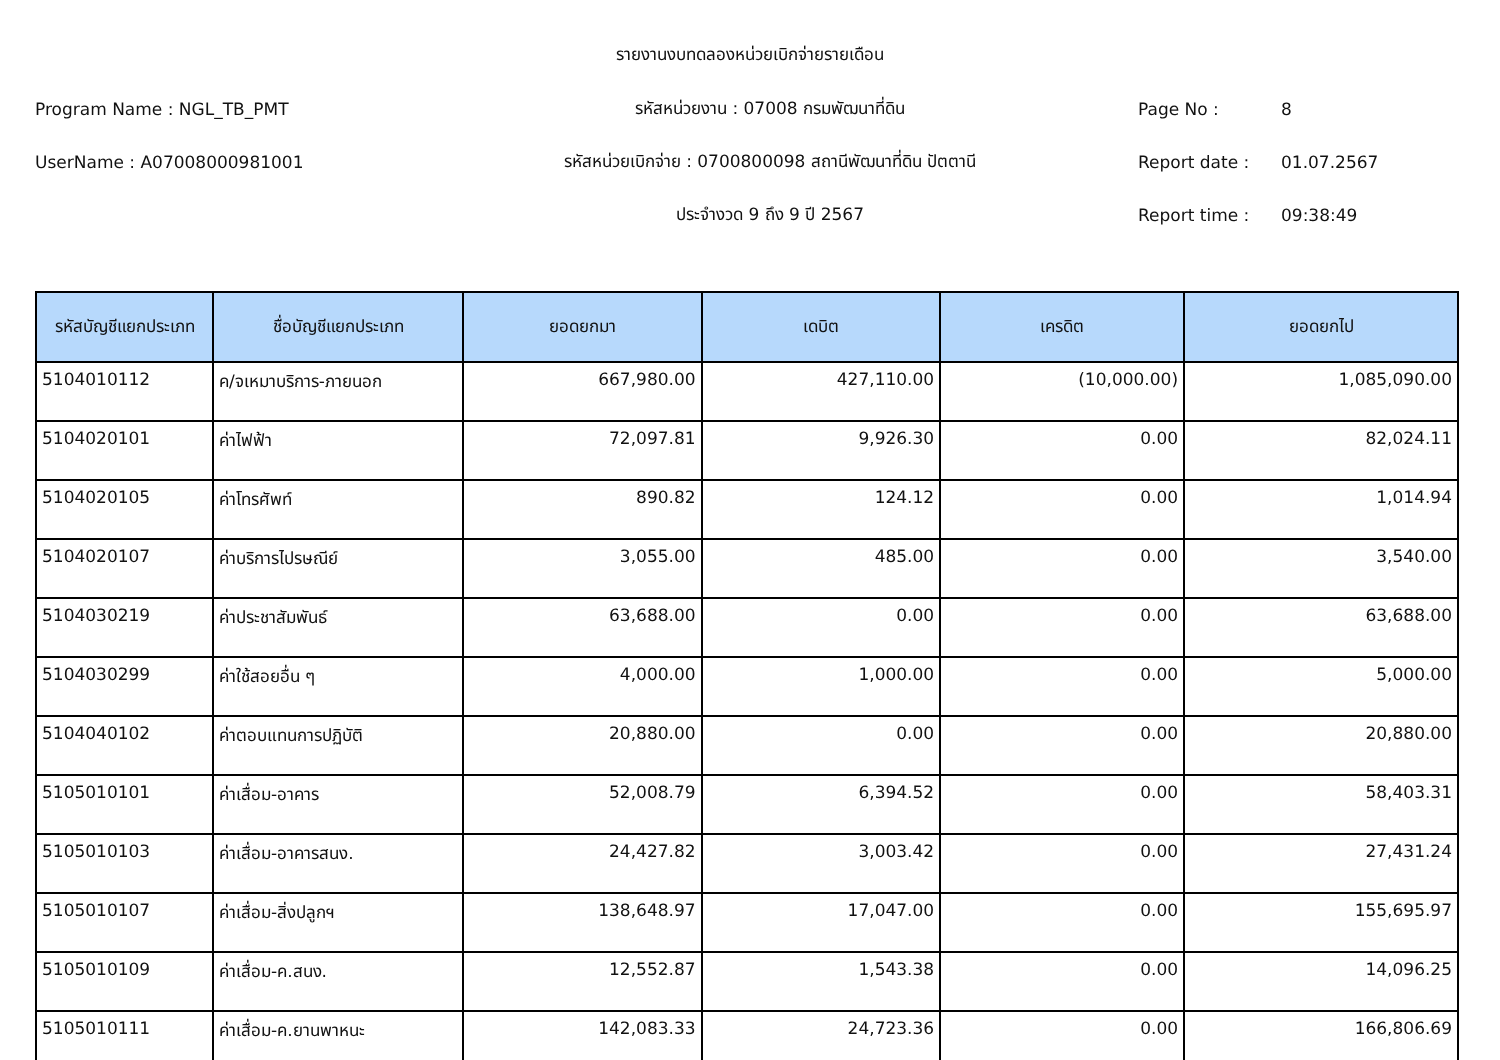รายงานงบทดลองหน่วยเบิกจ่ายรายเดือน
Program Name : NGL_TB_PMT รหัสหน่วยงาน : 07008 กรมพัฒนาที่ดิน Page No : 8
UserName : A07008000981001
รหัสหน่วยเบิกจ่าย : 0700800098 สถานีพัฒนาที่ดิน ปัตตานี
Report date : 01.07.2567
ประจำงวด 9 ถึง 9 ปี 2567 Report time : 09:38:49
| รหัสบัญชีแยกประเภท | ชื่อบัญชีแยกประเภท | ยอดยกมา | เดบิต | เครดิต | ยอดยกไป |
| --- | --- | --- | --- | --- | --- |
| 5104010112 | ค/จเหมาบริการ-ภายนอก | 667,980.00 | 427,110.00 | (10,000.00) | 1,085,090.00 |
| 5104020101 | ค่าไฟฟ้า | 72,097.81 | 9,926.30 | 0.00 | 82,024.11 |
| 5104020105 | ค่าโทรศัพท์ | 890.82 | 124.12 | 0.00 | 1,014.94 |
| 5104020107 | ค่าบริการไปรษณีย์ | 3,055.00 | 485.00 | 0.00 | 3,540.00 |
| 5104030219 | ค่าประชาสัมพันธ์ | 63,688.00 | 0.00 | 0.00 | 63,688.00 |
| 5104030299 | ค่าใช้สอยอื่น ๆ | 4,000.00 | 1,000.00 | 0.00 | 5,000.00 |
| 5104040102 | ค่าตอบแทนการปฏิบัติ | 20,880.00 | 0.00 | 0.00 | 20,880.00 |
| 5105010101 | ค่าเสื่อม-อาคาร | 52,008.79 | 6,394.52 | 0.00 | 58,403.31 |
| 5105010103 | ค่าเสื่อม-อาคารสนง. | 24,427.82 | 3,003.42 | 0.00 | 27,431.24 |
| 5105010107 | ค่าเสื่อม-สิ่งปลูกฯ | 138,648.97 | 17,047.00 | 0.00 | 155,695.97 |
| 5105010109 | ค่าเสื่อม-ค.สนง. | 12,552.87 | 1,543.38 | 0.00 | 14,096.25 |
| 5105010111 | ค่าเสื่อม-ค.ยานพาหนะ | 142,083.33 | 24,723.36 | 0.00 | 166,806.69 |